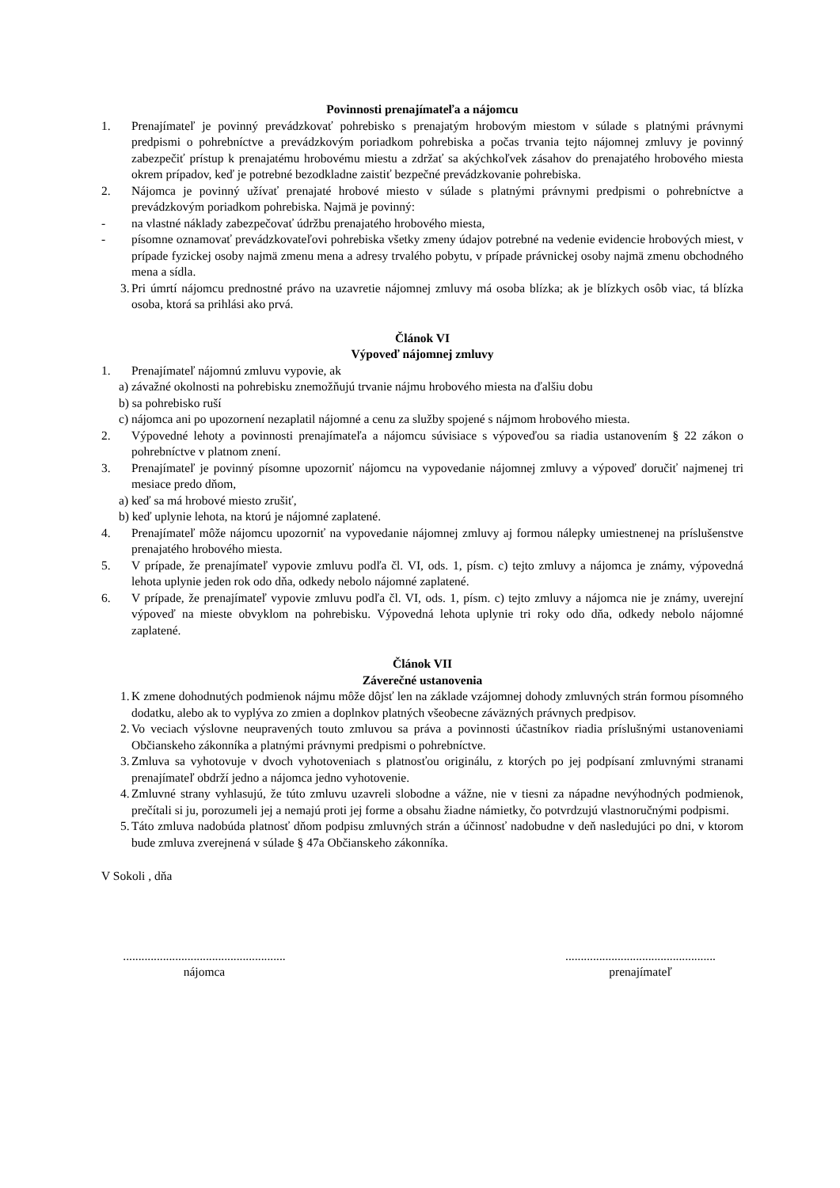Povinnosti prenajímateľa a nájomcu
1. Prenajímateľ je povinný prevádzkovať pohrebisko s prenajatým hrobovým miestom v súlade s platnými právnymi predpismi o pohrebníctve a prevádzkovým poriadkom pohrebiska a počas trvania tejto nájomnej zmluvy je povinný zabezpečiť prístup k prenajatému hrobovému miestu a zdržať sa akýchkoľvek zásahov do prenajatého hrobového miesta okrem prípadov, keď je potrebné bezodkladne zaistiť bezpečné prevádzkovanie pohrebiska.
2. Nájomca je povinný užívať prenajaté hrobové miesto v súlade s platnými právnymi predpismi o pohrebníctve a prevádzkovým poriadkom pohrebiska. Najmä je povinný:
- na vlastné náklady zabezpečovať údržbu prenajatého hrobového miesta,
- písomne oznamovať prevádzkovateľovi pohrebiska všetky zmeny údajov potrebné na vedenie evidencie hrobových miest, v prípade fyzickej osoby najmä zmenu mena a adresy trvalého pobytu, v prípade právnickej osoby najmä zmenu obchodného mena a sídla.
3. Pri úmrtí nájomcu prednostné právo na uzavretie nájomnej zmluvy má osoba blízka; ak je blízkych osôb viac, tá blízka osoba, ktorá sa prihlási ako prvá.
Článok VI
Výpoveď nájomnej zmluvy
1. Prenajímateľ nájomnú zmluvu vypovie, ak
a) závažné okolnosti na pohrebisku znemožňujú trvanie nájmu hrobového miesta na ďalšiu dobu
b) sa pohrebisko ruší
c) nájomca ani po upozornení nezaplatil nájomné a cenu za služby spojené s nájmom hrobového miesta.
2. Výpovedné lehoty a povinnosti prenajímateľa a nájomcu súvisiace s výpoveďou sa riadia ustanovením § 22 zákon o pohrebníctve v platnom znení.
3. Prenajímateľ je povinný písomne upozorniť nájomcu na vypovedanie nájomnej zmluvy a výpoveď doručiť najmenej tri mesiace predo dňom,
a) keď sa má hrobové miesto zrušiť,
b) keď uplynie lehota, na ktorú je nájomné zaplatené.
4. Prenajímateľ môže nájomcu upozorniť na vypovedanie nájomnej zmluvy aj formou nálepky umiestnenej na príslušenstve prenajatého hrobového miesta.
5. V prípade, že prenajímateľ vypovie zmluvu podľa čl. VI, ods. 1, písm. c) tejto zmluvy a nájomca je známy, výpovedná lehota uplynie jeden rok odo dňa, odkedy nebolo nájomné zaplatené.
6. V prípade, že prenajímateľ vypovie zmluvu podľa čl. VI, ods. 1, písm. c) tejto zmluvy a nájomca nie je známy, uverejní výpoveď na mieste obvyklom na pohrebisku. Výpovedná lehota uplynie tri roky odo dňa, odkedy nebolo nájomné zaplatené.
Článok VII
Záverečné ustanovenia
1. K zmene dohodnutých podmienok nájmu môže dôjsť len na základe vzájomnej dohody zmluvných strán formou písomného dodatku, alebo ak to vyplýva zo zmien a doplnkov platných všeobecne záväzných právnych predpisov.
2. Vo veciach výslovne neupravených touto zmluvou sa práva a povinnosti účastníkov riadia príslušnými ustanoveniami Občianskeho zákonníka a platnými právnymi predpismi o pohrebníctve.
3. Zmluva sa vyhotovuje v dvoch vyhotoveniach s platnosťou originálu, z ktorých po jej podpísaní zmluvnými stranami prenajímateľ obdrží jedno a nájomca jedno vyhotovenie.
4. Zmluvné strany vyhlasujú, že túto zmluvu uzavreli slobodne a vážne, nie v tiesni za nápadne nevýhodných podmienok, prečítali si ju, porozumeli jej a nemajú proti jej forme a obsahu žiadne námietky, čo potvrdzujú vlastnoručnými podpismi.
5. Táto zmluva nadobúda platnosť dňom podpisu zmluvných strán a účinnosť nadobudne v deň nasledujúci po dni, v ktorom bude zmluva zverejnená v súlade § 47a Občianskeho zákonníka.
V Sokoli , dňa
.....................................................
nájomca
.................................................
prenajímateľ